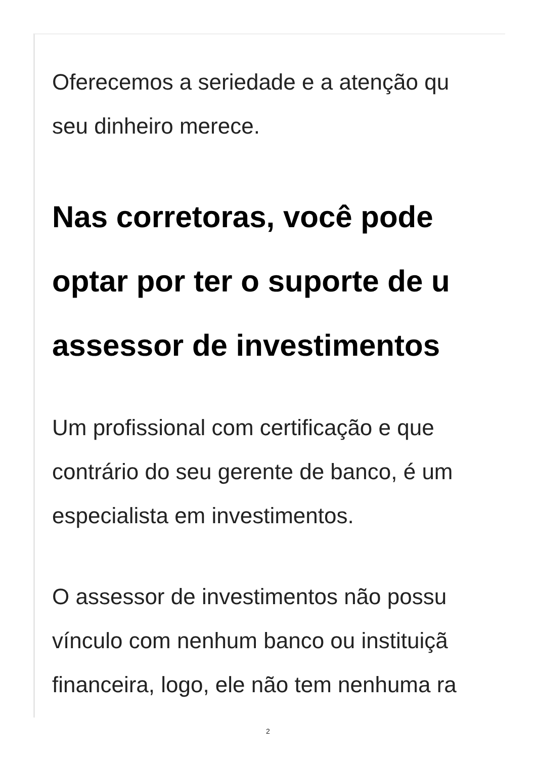Oferecemos a seriedade e a atenção qu
seu dinheiro merece.
Nas corretoras, você pode
optar por ter o suporte de u
assessor de investimentos
Um profissional com certificação e que
contrário do seu gerente de banco, é um
especialista em investimentos.
O assessor de investimentos não possu
vínculo com nenhum banco ou instituiçã
financeira, logo, ele não tem nenhuma ra
2